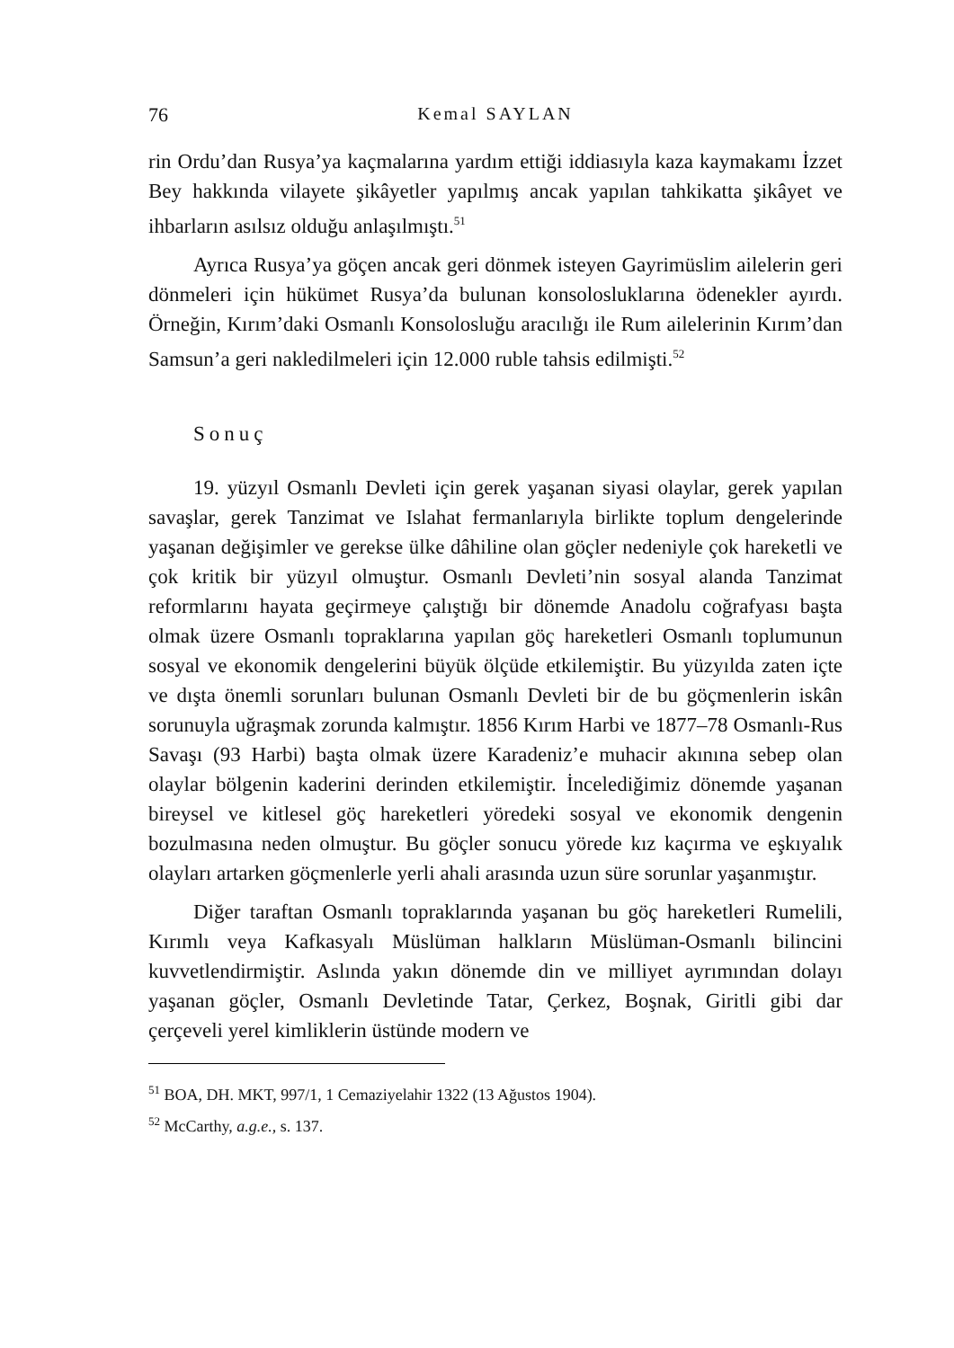76 Kemal SAYLAN
rin Ordu’dan Rusya’ya kaçmalarına yardım ettiği iddiasıyla kaza kaymakamı İzzet Bey hakkında vilayete şikâyetler yapılmış ancak yapılan tahkikatta şikâyet ve ihbarların asılsız olduğu anlaşılmıştı.<sup>51</sup>
Ayrıca Rusya’ya göçen ancak geri dönmek isteyen Gayrimüslim ailelerin geri dönmeleri için hükümet Rusya’da bulunan konsolosluklarına ödenekler ayırdı. Örneğin, Kırım’daki Osmanlı Konsolosluğu aracılığı ile Rum ailelerinin Kırım’dan Samsun’a geri nakledilmeleri için 12.000 ruble tahsis edilmişti.<sup>52</sup>
Sonuç
19. yüzyıl Osmanlı Devleti için gerek yaşanan siyasi olaylar, gerek yapılan savaşlar, gerek Tanzimat ve Islahat fermanlarıyla birlikte toplum dengelerinde yaşanan değişimler ve gerekse ülke dâhiline olan göçler nedeniyle çok hareketli ve çok kritik bir yüzyıl olmuştur. Osmanlı Devleti’nin sosyal alanda Tanzimat reformlarını hayata geçirmeye çalıştığı bir dönemde Anadolu coğrafyası başta olmak üzere Osmanlı topraklarına yapılan göç hareketleri Osmanlı toplumunun sosyal ve ekonomik dengelerini büyük ölçüde etkilemiştir. Bu yüzyılda zaten içte ve dışta önemli sorunları bulunan Osmanlı Devleti bir de bu göçmenlerin iskân sorunuyla uğraşmak zorunda kalmıştır. 1856 Kırım Harbi ve 1877–78 Osmanlı-Rus Savaşı (93 Harbi) başta olmak üzere Karadeniz’e muhacir akınına sebep olan olaylar bölgenin kaderini derinden etkilemiştir. İncelediğimiz dönemde yaşanan bireysel ve kitlesel göç hareketleri yöredeki sosyal ve ekonomik dengenin bozulmasına neden olmuştur. Bu göçler sonucu yörede kız kaçırma ve eşkıyalık olayları artarken göçmenlerle yerli ahali arasında uzun süre sorunlar yaşanmıştır.
Diğer taraftan Osmanlı topraklarında yaşanan bu göç hareketleri Rumelili, Kırımlı veya Kafkasyalı Müslüman halkların Müslüman-Osmanlı bilincini kuvvetlendirmiştir. Aslında yakın dönemde din ve milliyet ayrımından dolayı yaşanan göçler, Osmanlı Devletinde Tatar, Çerkez, Boşnak, Giritli gibi dar çerçeveli yerel kimliklerin üstünde modern ve
<sup>51</sup> BOA, DH. MKT, 997/1, 1 Cemaziyelahir 1322 (13 Ağustos 1904).
<sup>52</sup> McCarthy, a.g.e., s. 137.